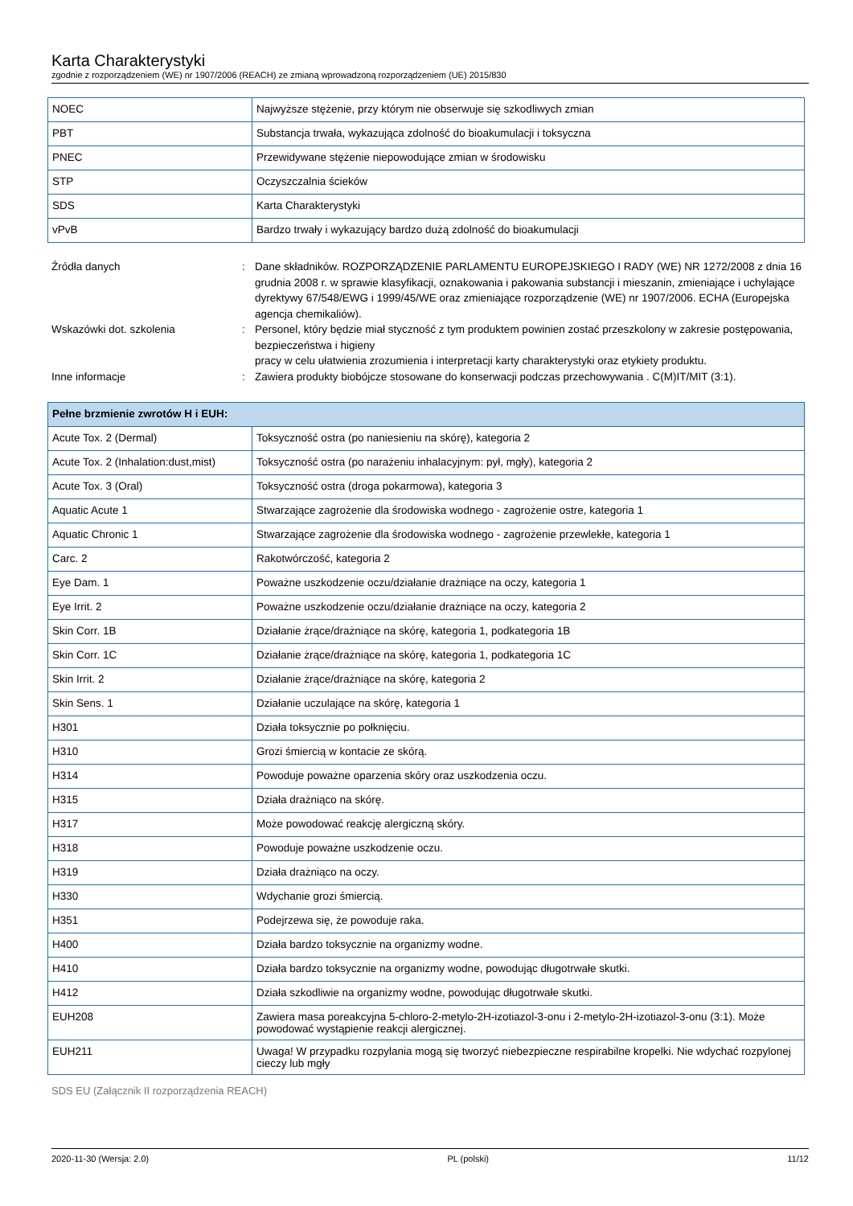Karta Charakterystyki
zgodnie z rozporządzeniem (WE) nr 1907/2006 (REACH) ze zmianą wprowadzoną rozporządzeniem (UE) 2015/830
| NOEC | Najwyższe stężenie, przy którym nie obserwuje się szkodliwych zmian |
| PBT | Substancja trwała, wykazująca zdolność do bioakumulacji i toksyczna |
| PNEC | Przewidywane stężenie niepowodujące zmian w środowisku |
| STP | Oczyszczalnia ścieków |
| SDS | Karta Charakterystyki |
| vPvB | Bardzo trwały i wykazujący bardzo dużą zdolność do bioakumulacji |
Źródła danych : Dane składników. ROZPORZĄDZENIE PARLAMENTU EUROPEJSKIEGO I RADY (WE) NR 1272/2008 z dnia 16 grudnia 2008 r. w sprawie klasyfikacji, oznakowania i pakowania substancji i mieszanin, zmieniające i uchylające dyrektywy 67/548/EWG i 1999/45/WE oraz zmieniające rozporządzenie (WE) nr 1907/2006. ECHA (Europejska agencja chemikaliów).
Wskazówki dot. szkolenia : Personel, który będzie miał styczność z tym produktem powinien zostać przeszkolony w zakresie postępowania, bezpieczeństwa i higieny
pracy w celu ułatwienia zrozumienia i interpretacji karty charakterystyki oraz etykiety produktu.
Inne informacje : Zawiera produkty biobójcze stosowane do konserwacji podczas przechowywania . C(M)IT/MIT (3:1).
| Pełne brzmienie zwrotów H i EUH: | |
| --- | --- |
| Acute Tox. 2 (Dermal) | Toksyczność ostra (po naniesieniu na skórę), kategoria 2 |
| Acute Tox. 2 (Inhalation:dust,mist) | Toksyczność ostra (po narażeniu inhalacyjnym: pył, mgły), kategoria 2 |
| Acute Tox. 3 (Oral) | Toksyczność ostra (droga pokarmowa), kategoria 3 |
| Aquatic Acute 1 | Stwarzające zagrożenie dla środowiska wodnego - zagrożenie ostre, kategoria 1 |
| Aquatic Chronic 1 | Stwarzające zagrożenie dla środowiska wodnego - zagrożenie przewlekłe, kategoria 1 |
| Carc. 2 | Rakotwórczość, kategoria 2 |
| Eye Dam. 1 | Poważne uszkodzenie oczu/działanie drażniące na oczy, kategoria 1 |
| Eye Irrit. 2 | Poważne uszkodzenie oczu/działanie drażniące na oczy, kategoria 2 |
| Skin Corr. 1B | Działanie żrące/drażniące na skórę, kategoria 1, podkategoria 1B |
| Skin Corr. 1C | Działanie żrące/drażniące na skórę, kategoria 1, podkategoria 1C |
| Skin Irrit. 2 | Działanie żrące/drażniące na skórę, kategoria 2 |
| Skin Sens. 1 | Działanie uczulające na skórę, kategoria 1 |
| H301 | Działa toksycznie po połknięciu. |
| H310 | Grozi śmiercią w kontacie ze skórą. |
| H314 | Powoduje poważne oparzenia skóry oraz uszkodzenia oczu. |
| H315 | Działa drażniąco na skórę. |
| H317 | Może powodować reakcję alergiczną skóry. |
| H318 | Powoduje poważne uszkodzenie oczu. |
| H319 | Działa drażniąco na oczy. |
| H330 | Wdychanie grozi śmiercią. |
| H351 | Podejrzewa się, że powoduje raka. |
| H400 | Działa bardzo toksycznie na organizmy wodne. |
| H410 | Działa bardzo toksycznie na organizmy wodne, powodując długotrwałe skutki. |
| H412 | Działa szkodliwie na organizmy wodne, powodując długotrwałe skutki. |
| EUH208 | Zawiera masa poreakcyjna 5-chloro-2-metylo-2H-izotiazol-3-onu i 2-metylo-2H-izotiazol-3-onu (3:1). Może powodować wystąpienie reakcji alergicznej. |
| EUH211 | Uwaga! W przypadku rozpylania mogą się tworzyć niebezpieczne respirabilne kropelki. Nie wdychać rozpylonej cieczy lub mgły |
SDS EU (Załącznik II rozporządzenia REACH)
2020-11-30 (Wersja: 2.0) PL (polski) 11/12